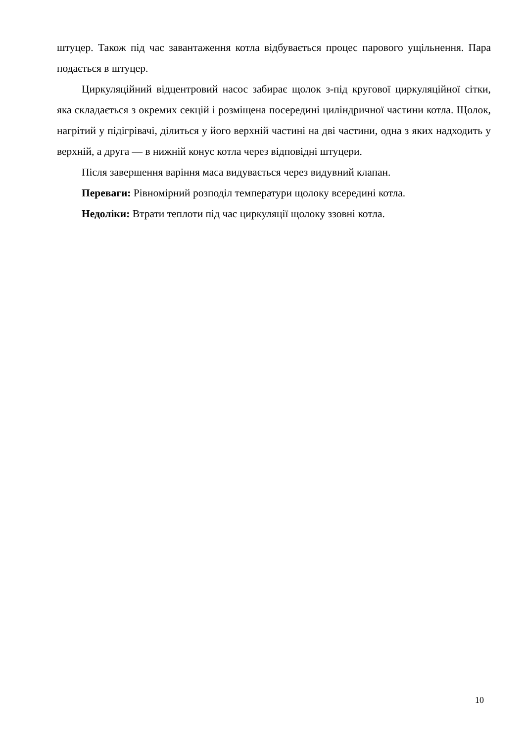штуцер. Також під час завантаження котла відбувається процес парового ущільнення. Пара подається в штуцер.
Циркуляційний відцентровий насос забирає щолок з-під кругової циркуляційної сітки, яка складається з окремих секцій і розміщена посередині циліндричної частини котла. Щолок, нагрітий у підігрівачі, ділиться у його верхній частині на дві частини, одна з яких надходить у верхній, а друга — в нижній конус котла через відповідні штуцери.
Після завершення варіння маса видувається через видувний клапан.
Переваги: Рівномірний розподіл температури щолоку всередині котла.
Недоліки: Втрати теплоти під час циркуляції щолоку ззовні котла.
10